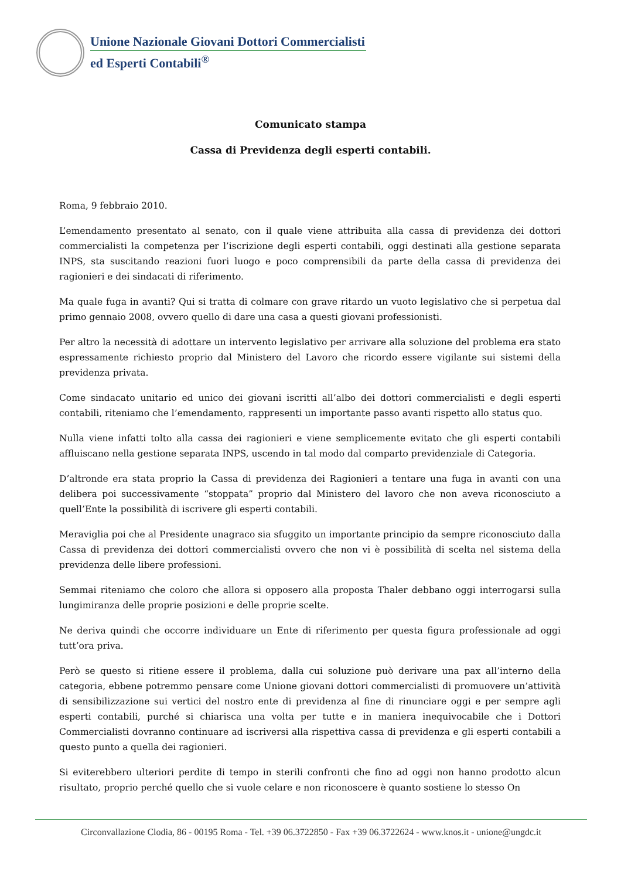Unione Nazionale Giovani Dottori Commercialisti
ed Esperti Contabili<sup>®</sup>
Comunicato stampa
Cassa di Previdenza degli esperti contabili.
Roma, 9 febbraio 2010.
L’emendamento presentato al senato, con il quale viene attribuita alla cassa di previdenza dei dottori commercialisti la competenza per l’iscrizione degli esperti contabili, oggi destinati alla gestione separata INPS, sta suscitando reazioni fuori luogo e poco comprensibili da parte della cassa di previdenza dei ragionieri e dei sindacati di riferimento.
Ma quale fuga in avanti? Qui si tratta di colmare con grave ritardo un vuoto legislativo che si perpetua dal primo gennaio 2008, ovvero quello di dare una casa a questi giovani professionisti.
Per altro la necessità di adottare un intervento legislativo per arrivare alla soluzione del problema era stato espressamente richiesto proprio dal Ministero del Lavoro che ricordo essere vigilante sui sistemi della previdenza privata.
Come sindacato unitario ed unico dei giovani iscritti all’albo dei dottori commercialisti e degli esperti contabili, riteniamo che l’emendamento, rappresenti un importante passo avanti rispetto allo status quo.
Nulla viene infatti tolto alla cassa dei ragionieri e viene semplicemente evitato che gli esperti contabili affluiscano nella gestione separata INPS, uscendo in tal modo dal comparto previdenziale di Categoria.
D’altronde era stata proprio la Cassa di previdenza dei Ragionieri a tentare una fuga in avanti con una delibera poi successivamente “stoppata” proprio dal Ministero del lavoro che non aveva riconosciuto a quell’Ente la possibilità di iscrivere gli esperti contabili.
Meraviglia poi che al Presidente unagraco sia sfuggito un importante principio da sempre riconosciuto dalla Cassa di previdenza dei dottori commercialisti ovvero che non vi è possibilità di scelta nel sistema della previdenza delle libere professioni.
Semmai riteniamo che coloro che allora si opposero alla proposta Thaler debbano oggi interrogarsi sulla lungimiranza delle proprie posizioni e delle proprie scelte.
Ne deriva quindi che occorre individuare un Ente di riferimento per questa figura professionale ad oggi tutt’ora priva.
Però se questo si ritiene essere il problema, dalla cui soluzione può derivare una pax all’interno della categoria, ebbene potremmo pensare come Unione giovani dottori commercialisti di promuovere un’attività di sensibilizzazione sui vertici del nostro ente di previdenza al fine di rinunciare oggi e per sempre agli esperti contabili, purché si chiarisca una volta per tutte e in maniera inequivocabile che i Dottori Commercialisti dovranno continuare ad iscriversi alla rispettiva cassa di previdenza e gli esperti contabili a questo punto a quella dei ragionieri.
Si eviterebbero ulteriori perdite di tempo in sterili confronti che fino ad oggi non hanno prodotto alcun risultato, proprio perché quello che si vuole celare e non riconoscere è quanto sostiene lo stesso On
Circonvallazione Clodia, 86 - 00195 Roma - Tel. +39 06.3722850 - Fax +39 06.3722624 - www.knos.it - unione@ungdc.it